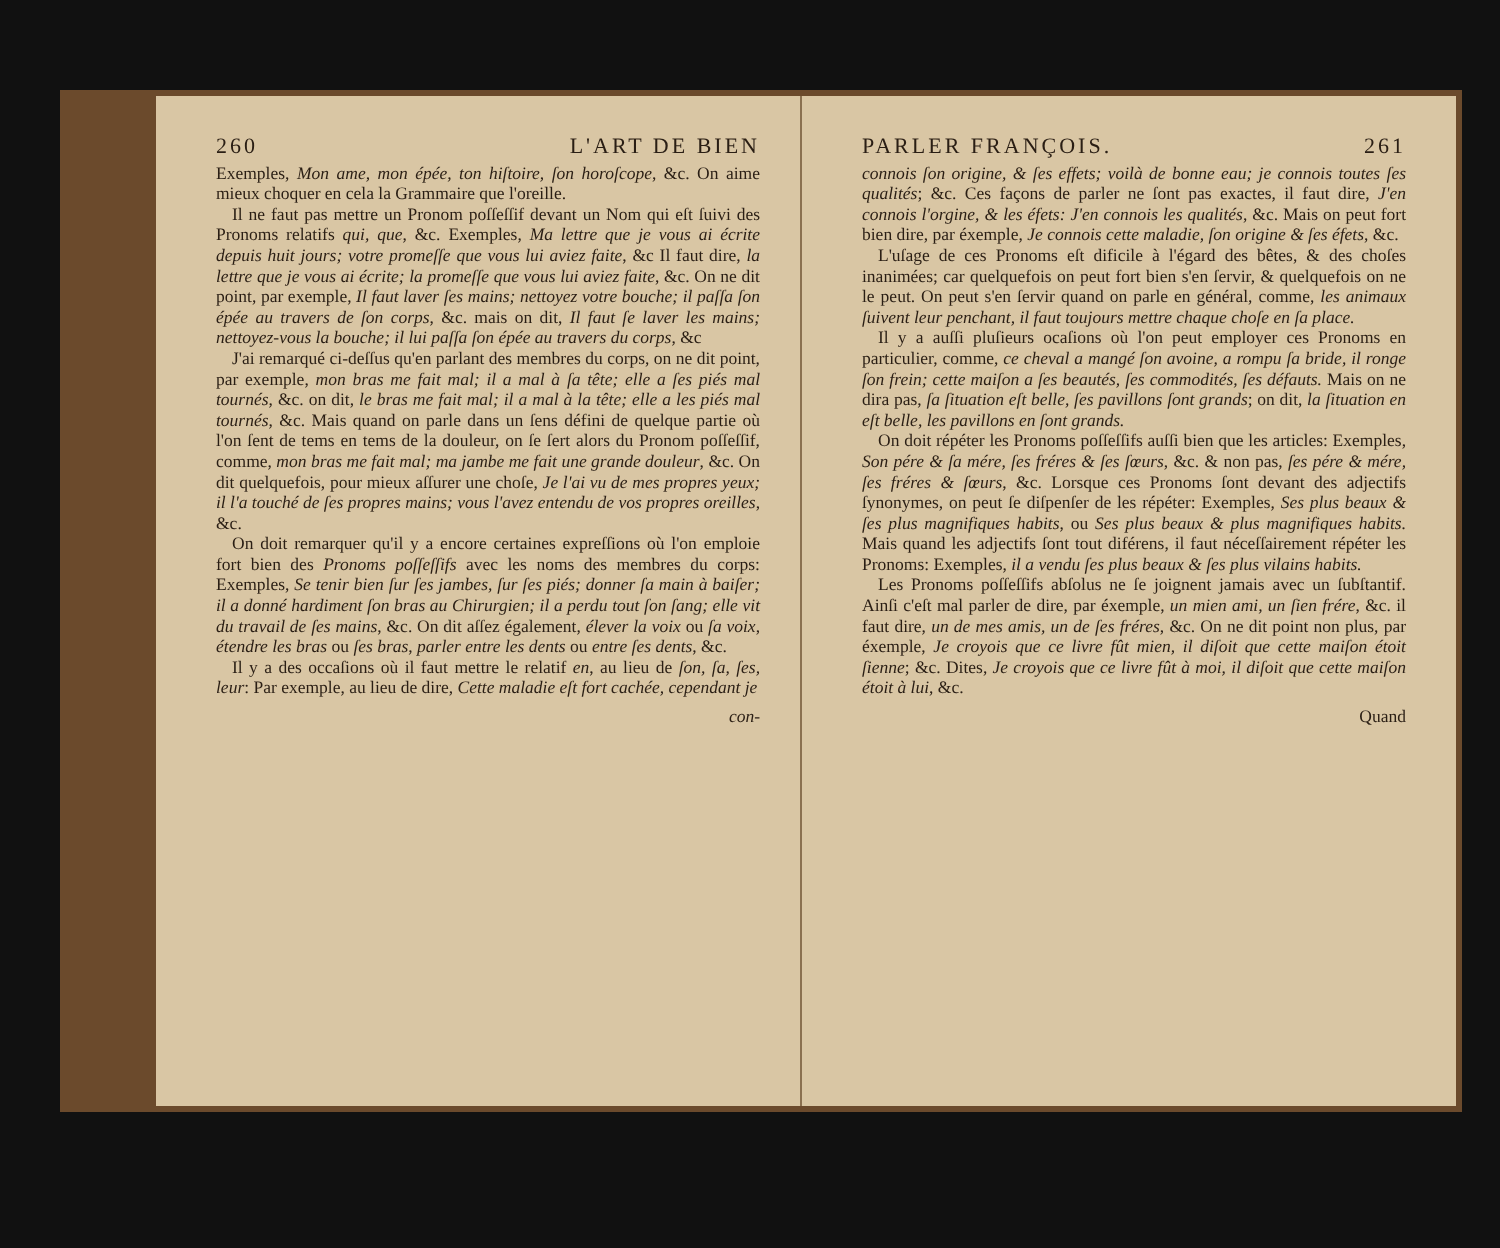260 L'ART DE BIEN
Exemples, Mon ame, mon épée, ton hiſtoire, ſon horoſcope, &c. On aime mieux choquer en cela la Grammaire que l'oreille.
Il ne faut pas mettre un Pronom poſſeſſif devant un Nom qui eſt ſuivi des Pronoms relatifs qui, que, &c. Exemples, Ma lettre que je vous ai écrite depuis huit jours; votre promeſſe que vous lui aviez faite, &c Il faut dire, la lettre que je vous ai écrite; la promeſſe que vous lui aviez faite, &c. On ne dit point, par exemple, Il faut laver ſes mains; nettoyez votre bouche; il paſſa ſon épée au travers de ſon corps, &c. mais on dit, Il faut ſe laver les mains; nettoyez-vous la bouche; il lui paſſa ſon épée au travers du corps, &c
J'ai remarqué ci-deſſus qu'en parlant des membres du corps, on ne dit point, par exemple, mon bras me fait mal; il a mal à ſa tête; elle a ſes piés mal tournés, &c. on dit, le bras me fait mal; il a mal à la tête; elle a les piés mal tournés, &c. Mais quand on parle dans un ſens défini de quelque partie où l'on ſent de tems en tems de la douleur, on ſe ſert alors du Pronom poſſeſſif, comme, mon bras me fait mal; ma jambe me fait une grande douleur, &c. On dit quelquefois, pour mieux aſſurer une choſe, Je l'ai vu de mes propres yeux; il l'a touché de ſes propres mains; vous l'avez entendu de vos propres oreilles, &c.
On doit remarquer qu'il y a encore certaines expreſſions où l'on emploie fort bien des Pronoms poſſeſſifs avec les noms des membres du corps: Exemples, Se tenir bien ſur ſes jambes, ſur ſes piés; donner ſa main à baiſer; il a donné hardiment ſon bras au Chirurgien; il a perdu tout ſon ſang; elle vit du travail de ſes mains, &c. On dit aſſez également, élever la voix ou ſa voix, étendre les bras ou ſes bras, parler entre les dents ou entre ſes dents, &c.
Il y a des occaſions où il faut mettre le relatif en, au lieu de ſon, ſa, ſes, leur: Par exemple, au lieu de dire, Cette maladie eſt fort cachée, cependant je
con-
PARLER FRANÇOIS. 261
connois ſon origine, & ſes effets; voilà de bonne eau; je connois toutes ſes qualités; &c. Ces façons de parler ne ſont pas exactes, il faut dire, J'en connois l'orgine, & les éfets: J'en connois les qualités, &c. Mais on peut fort bien dire, par éxemple, Je connois cette maladie, ſon origine & ſes éfets, &c.
L'uſage de ces Pronoms eſt dificile à l'égard des bêtes, & des choſes inanimées; car quelquefois on peut fort bien s'en ſervir, & quelquefois on ne le peut. On peut s'en ſervir quand on parle en général, comme, les animaux ſuivent leur penchant, il faut toujours mettre chaque choſe en ſa place.
Il y a auſſi pluſieurs ocaſions où l'on peut employer ces Pronoms en particulier, comme, ce cheval a mangé ſon avoine, a rompu ſa bride, il ronge ſon frein; cette maiſon a ſes beautés, ſes commodités, ſes défauts. Mais on ne dira pas, ſa ſituation eſt belle, ſes pavillons ſont grands; on dit, la ſituation en eſt belle, les pavillons en ſont grands.
On doit répéter les Pronoms poſſeſſifs auſſi bien que les articles: Exemples, Son pére & ſa mére, ſes fréres & ſes ſœurs, &c. & non pas, ſes pére & mére, ſes fréres & ſœurs, &c. Lorsque ces Pronoms ſont devant des adjectifs ſynonymes, on peut ſe diſpenſer de les répéter: Exemples, Ses plus beaux & ſes plus magnifiques habits, ou Ses plus beaux & plus magnifiques habits. Mais quand les adjectifs ſont tout diférens, il faut néceſſairement répéter les Pronoms: Exemples, il a vendu ſes plus beaux & ſes plus vilains habits.
Les Pronoms poſſeſſifs abſolus ne ſe joignent jamais avec un ſubſtantif. Ainſi c'eſt mal parler de dire, par éxemple, un mien ami, un ſien frére, &c. il faut dire, un de mes amis, un de ſes fréres, &c. On ne dit point non plus, par éxemple, Je croyois que ce livre fût mien, il diſoit que cette maiſon étoit ſienne; &c. Dites, Je croyois que ce livre fût à moi, il diſoit que cette maiſon étoit à lui, &c.
Quand